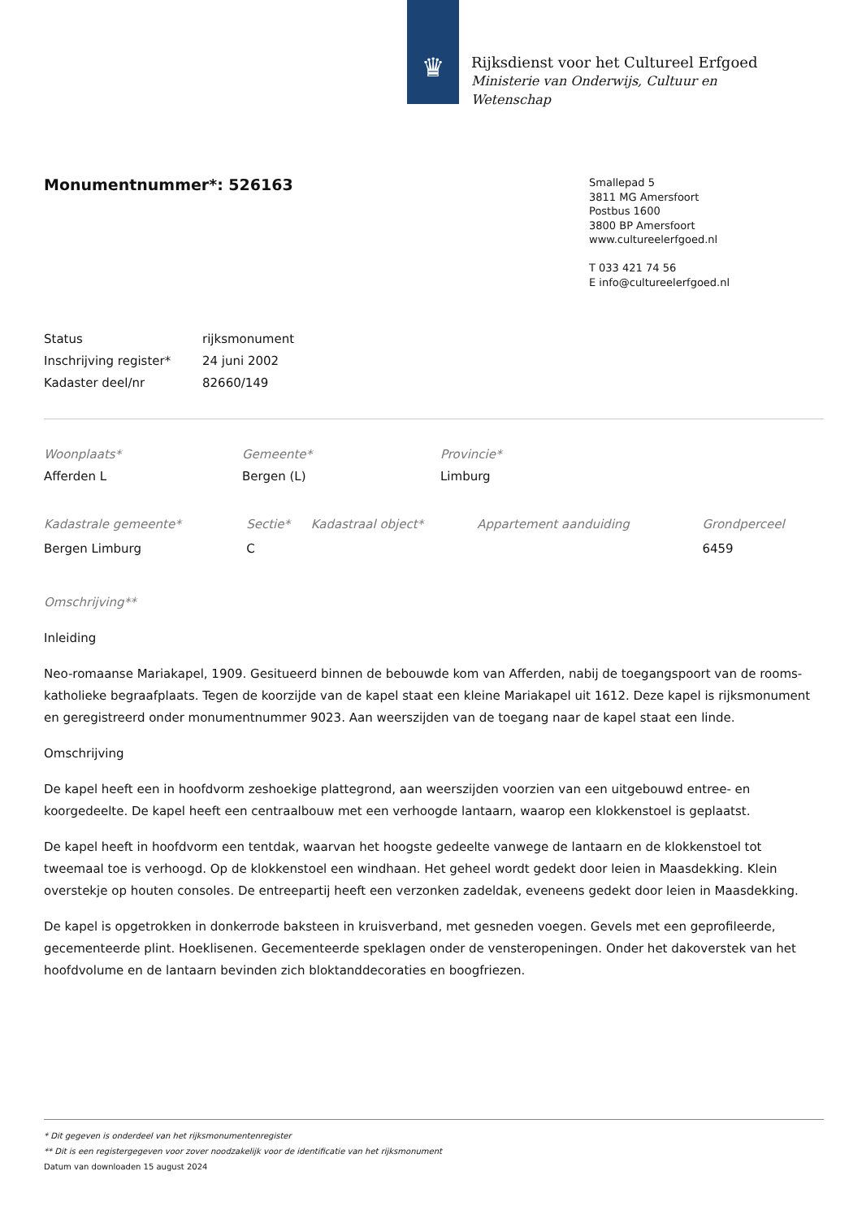♛
Rijksdienst voor het Cultureel Erfgoed
Ministerie van Onderwijs, Cultuur en
Wetenschap
Smallepad 5
3811 MG Amersfoort
Postbus 1600
3800 BP Amersfoort
www.cultureelerfgoed.nl
T 033 421 74 56
E info@cultureelerfgoed.nl
Monumentnummer*: 526163
| Status | rijksmonument |
| Inschrijving register* | 24 juni 2002 |
| Kadaster deel/nr | 82660/149 |
| Woonplaats* | Gemeente* | Provincie* |
| Afferden L | Bergen (L) | Limburg |
| Kadastrale gemeente* | Sectie* | Kadastraal object* | Appartement aanduiding | Grondperceel |
| Bergen Limburg | C | | | 6459 |
Omschrijving**
Inleiding
Neo-romaanse Mariakapel, 1909. Gesitueerd binnen de bebouwde kom van Afferden, nabij de toegangspoort van de rooms-katholieke begraafplaats. Tegen de koorzijde van de kapel staat een kleine Mariakapel uit 1612. Deze kapel is rijksmonument en geregistreerd onder monumentnummer 9023. Aan weerszijden van de toegang naar de kapel staat een linde.
Omschrijving
De kapel heeft een in hoofdvorm zeshoekige plattegrond, aan weerszijden voorzien van een uitgebouwd entree- en koorgedeelte. De kapel heeft een centraalbouw met een verhoogde lantaarn, waarop een klokkenstoel is geplaatst.
De kapel heeft in hoofdvorm een tentdak, waarvan het hoogste gedeelte vanwege de lantaarn en de klokkenstoel tot tweemaal toe is verhoogd. Op de klokkenstoel een windhaan. Het geheel wordt gedekt door leien in Maasdekking. Klein overstekje op houten consoles. De entreepartij heeft een verzonken zadeldak, eveneens gedekt door leien in Maasdekking.
De kapel is opgetrokken in donkerrode baksteen in kruisverband, met gesneden voegen. Gevels met een geprofileerde, gecementeerde plint. Hoeklisenen. Gecementeerde speklagen onder de vensteropeningen. Onder het dakoverstek van het hoofdvolume en de lantaarn bevinden zich bloktanddecoraties en boogfriezen.
* Dit gegeven is onderdeel van het rijksmonumentenregister
** Dit is een registergegeven voor zover noodzakelijk voor de identificatie van het rijksmonument
Datum van downloaden 15 august 2024